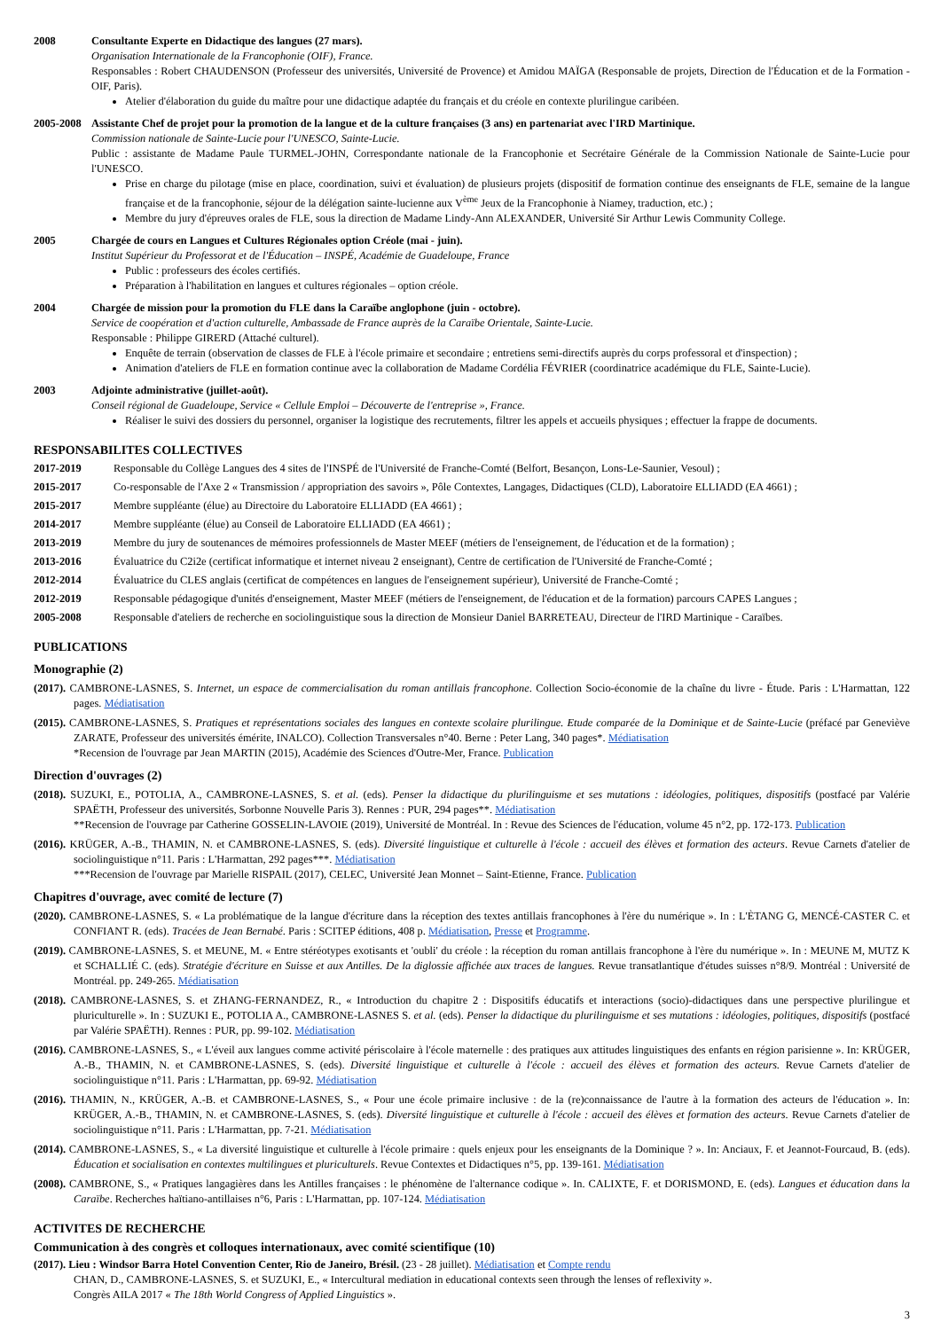2008 Consultante Experte en Didactique des langues (27 mars).
Organisation Internationale de la Francophonie (OIF), France.
Responsables : Robert CHAUDENSON (Professeur des universités, Université de Provence) et Amidou MAÏGA (Responsable de projets, Direction de l'Éducation et de la Formation - OIF, Paris).
Atelier d'élaboration du guide du maître pour une didactique adaptée du français et du créole en contexte plurilingue caribéen.
2005-2008
Assistante Chef de projet pour la promotion de la langue et de la culture françaises (3 ans) en partenariat avec l'IRD Martinique.
Commission nationale de Sainte-Lucie pour l'UNESCO, Sainte-Lucie.
Public : assistante de Madame Paule TURMEL-JOHN, Correspondante nationale de la Francophonie et Secrétaire Générale de la Commission Nationale de Sainte-Lucie pour l'UNESCO.
Prise en charge du pilotage (mise en place, coordination, suivi et évaluation) de plusieurs projets (dispositif de formation continue des enseignants de FLE, semaine de la langue française et de la francophonie, séjour de la délégation sainte-lucienne aux V<sup>ème</sup> Jeux de la Francophonie à Niamey, traduction, etc.) ;
Membre du jury d'épreuves orales de FLE, sous la direction de Madame Lindy-Ann ALEXANDER, Université Sir Arthur Lewis Community College.
2005 Chargée de cours en Langues et Cultures Régionales option Créole (mai - juin).
Institut Supérieur du Professorat et de l'Éducation – INSPÉ, Académie de Guadeloupe, France
Public : professeurs des écoles certifiés.
Préparation à l'habilitation en langues et cultures régionales – option créole.
2004 Chargée de mission pour la promotion du FLE dans la Caraïbe anglophone (juin - octobre).
Service de coopération et d'action culturelle, Ambassade de France auprès de la Caraïbe Orientale, Sainte-Lucie.
Responsable : Philippe GIRERD (Attaché culturel).
Enquête de terrain (observation de classes de FLE à l'école primaire et secondaire ; entretiens semi-directifs auprès du corps professoral et d'inspection) ;
Animation d'ateliers de FLE en formation continue avec la collaboration de Madame Cordélia FÉVRIER (coordinatrice académique du FLE, Sainte-Lucie).
2003 Adjointe administrative (juillet-août).
Conseil régional de Guadeloupe, Service « Cellule Emploi – Découverte de l'entreprise », France.
Réaliser le suivi des dossiers du personnel, organiser la logistique des recrutements, filtrer les appels et accueils physiques ; effectuer la frappe de documents.
RESPONSABILITES COLLECTIVES
2017-2019 Responsable du Collège Langues des 4 sites de l'INSPÉ de l'Université de Franche-Comté (Belfort, Besançon, Lons-Le-Saunier, Vesoul) ;
2015-2017 Co-responsable de l'Axe 2 « Transmission / appropriation des savoirs », Pôle Contextes, Langages, Didactiques (CLD), Laboratoire ELLIADD (EA 4661) ;
2015-2017 Membre suppléante (élue) au Directoire du Laboratoire ELLIADD (EA 4661) ;
2014-2017 Membre suppléante (élue) au Conseil de Laboratoire ELLIADD (EA 4661) ;
2013-2019 Membre du jury de soutenances de mémoires professionnels de Master MEEF (métiers de l'enseignement, de l'éducation et de la formation) ;
2013-2016 Évaluatrice du C2i2e (certificat informatique et internet niveau 2 enseignant), Centre de certification de l'Université de Franche-Comté ;
2012-2014 Évaluatrice du CLES anglais (certificat de compétences en langues de l'enseignement supérieur), Université de Franche-Comté ;
2012-2019 Responsable pédagogique d'unités d'enseignement, Master MEEF (métiers de l'enseignement, de l'éducation et de la formation) parcours CAPES Langues ;
2005-2008 Responsable d'ateliers de recherche en sociolinguistique sous la direction de Monsieur Daniel BARRETEAU, Directeur de l'IRD Martinique - Caraïbes.
PUBLICATIONS
Monographie (2)
(2017). CAMBRONE-LASNES, S. Internet, un espace de commercialisation du roman antillais francophone. Collection Socio-économie de la chaîne du livre - Étude. Paris : L'Harmattan, 122 pages. Médiatisation
(2015). CAMBRONE-LASNES, S. Pratiques et représentations sociales des langues en contexte scolaire plurilingue. Etude comparée de la Dominique et de Sainte-Lucie (préfacé par Geneviève ZARATE, Professeur des universités émérite, INALCO). Collection Transversales n°40. Berne : Peter Lang, 340 pages*. Médiatisation
*Recension de l'ouvrage par Jean MARTIN (2015), Académie des Sciences d'Outre-Mer, France. Publication
Direction d'ouvrages (2)
(2018). SUZUKI, E., POTOLIA, A., CAMBRONE-LASNES, S. et al. (eds). Penser la didactique du plurilinguisme et ses mutations : idéologies, politiques, dispositifs (postfacé par Valérie SPAËTH, Professeur des universités, Sorbonne Nouvelle Paris 3). Rennes : PUR, 294 pages**. Médiatisation
**Recension de l'ouvrage par Catherine GOSSELIN-LAVOIE (2019), Université de Montréal. In : Revue des Sciences de l'éducation, volume 45 n°2, pp. 172-173. Publication
(2016). KRÜGER, A.-B., THAMIN, N. et CAMBRONE-LASNES, S. (eds). Diversité linguistique et culturelle à l'école : accueil des élèves et formation des acteurs. Revue Carnets d'atelier de sociolinguistique n°11. Paris : L'Harmattan, 292 pages***. Médiatisation
***Recension de l'ouvrage par Marielle RISPAIL (2017), CELEC, Université Jean Monnet – Saint-Etienne, France. Publication
Chapitres d'ouvrage, avec comité de lecture (7)
(2020). CAMBRONE-LASNES, S. « La problématique de la langue d'écriture dans la réception des textes antillais francophones à l'ère du numérique ». In : L'ÈTANG G, MENCÉ-CASTER C. et CONFIANT R. (eds). Tracées de Jean Bernabé. Paris : SCITEP éditions, 408 p. Médiatisation, Presse et Programme.
(2019). CAMBRONE-LASNES, S. et MEUNE, M. « Entre stéréotypes exotisants et 'oubli' du créole : la réception du roman antillais francophone à l'ère du numérique ». In : MEUNE M, MUTZ K et SCHALLIÉ C. (eds). Stratégie d'écriture en Suisse et aux Antilles. De la diglossie affichée aux traces de langues. Revue transatlantique d'études suisses n°8/9. Montréal : Université de Montréal. pp. 249-265. Médiatisation
(2018). CAMBRONE-LASNES, S. et ZHANG-FERNANDEZ, R., « Introduction du chapitre 2 : Dispositifs éducatifs et interactions (socio)-didactiques dans une perspective plurilingue et pluriculturelle ». In : SUZUKI E., POTOLIA A., CAMBRONE-LASNES S. et al. (eds). Penser la didactique du plurilinguisme et ses mutations : idéologies, politiques, dispositifs (postfacé par Valérie SPAËTH). Rennes : PUR, pp. 99-102. Médiatisation
(2016). CAMBRONE-LASNES, S., « L'éveil aux langues comme activité périscolaire à l'école maternelle : des pratiques aux attitudes linguistiques des enfants en région parisienne ». In: KRÜGER, A.-B., THAMIN, N. et CAMBRONE-LASNES, S. (eds). Diversité linguistique et culturelle à l'école : accueil des élèves et formation des acteurs. Revue Carnets d'atelier de sociolinguistique n°11. Paris : L'Harmattan, pp. 69-92. Médiatisation
(2016). THAMIN, N., KRÜGER, A.-B. et CAMBRONE-LASNES, S., « Pour une école primaire inclusive : de la (re)connaissance de l'autre à la formation des acteurs de l'éducation ». In: KRÜGER, A.-B., THAMIN, N. et CAMBRONE-LASNES, S. (eds). Diversité linguistique et culturelle à l'école : accueil des élèves et formation des acteurs. Revue Carnets d'atelier de sociolinguistique n°11. Paris : L'Harmattan, pp. 7-21. Médiatisation
(2014). CAMBRONE-LASNES, S., « La diversité linguistique et culturelle à l'école primaire : quels enjeux pour les enseignants de la Dominique ? ». In: Anciaux, F. et Jeannot-Fourcaud, B. (eds). Éducation et socialisation en contextes multilingues et pluriculturels. Revue Contextes et Didactiques n°5, pp. 139-161. Médiatisation
(2008). CAMBRONE, S., « Pratiques langagières dans les Antilles françaises : le phénomène de l'alternance codique ». In. CALIXTE, F. et DORISMOND, E. (eds). Langues et éducation dans la Caraïbe. Recherches haïtiano-antillaises n°6, Paris : L'Harmattan, pp. 107-124. Médiatisation
ACTIVITES DE RECHERCHE
Communication à des congrès et colloques internationaux, avec comité scientifique (10)
(2017). Lieu : Windsor Barra Hotel Convention Center, Rio de Janeiro, Brésil. (23 - 28 juillet). Médiatisation et Compte rendu
CHAN, D., CAMBRONE-LASNES, S. et SUZUKI, E., « Intercultural mediation in educational contexts seen through the lenses of reflexivity ».
Congrès AILA 2017 « The 18th World Congress of Applied Linguistics ».
3